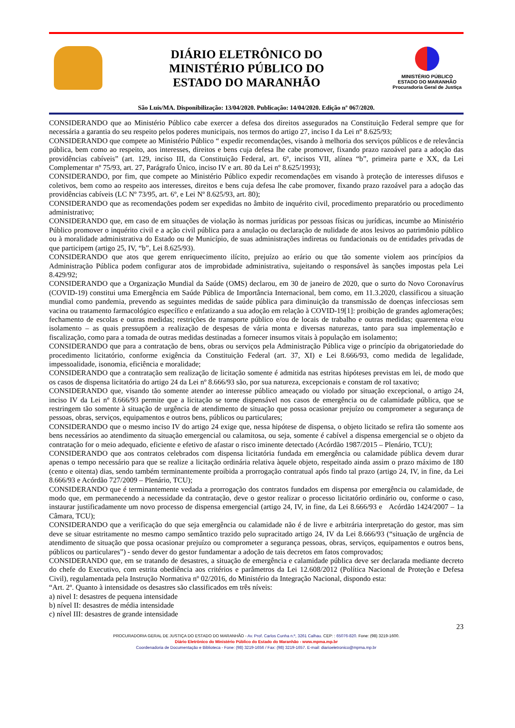DIÁRIO ELETRÔNICO DO
MINISTÉRIO PÚBLICO DO
ESTADO DO MARANHÃO
MINISTÉRIO PÚBLICO
ESTADO DO MARANHÃO
Procuradoria Geral de Justiça
São Luís/MA. Disponibilização: 13/04/2020. Publicação: 14/04/2020. Edição nº 067/2020.
CONSIDERANDO que ao Ministério Público cabe exercer a defesa dos direitos assegurados na Constituição Federal sempre que for necessária a garantia do seu respeito pelos poderes municipais, nos termos do artigo 27, inciso I da Lei nº 8.625/93;
CONSIDERANDO que compete ao Ministério Público “ expedir recomendações, visando à melhoria dos serviços públicos e de relevância pública, bem como ao respeito, aos interesses, direitos e bens cuja defesa lhe cabe promover, fixando prazo razoável para a adoção das providências cabíveis” (art. 129, inciso III, da Constituição Federal, art. 6º, incisos VII, alínea “b”, primeira parte e XX, da Lei Complementar nº 75/93, art. 27, Parágrafo Único, inciso IV e art. 80 da Lei nº 8.625/1993);
CONSIDERANDO, por fim, que compete ao Ministério Público expedir recomendações em visando à proteção de interesses difusos e coletivos, bem como ao respeito aos interesses, direitos e bens cuja defesa lhe cabe promover, fixando prazo razoável para a adoção das providências cabíveis (LC Nº 73/95, art. 6º, e Lei Nº 8.625/93, art. 80);
CONSIDERANDO que as recomendações podem ser expedidas no âmbito de inquérito civil, procedimento preparatório ou procedimento administrativo;
CONSIDERANDO que, em caso de em situações de violação às normas jurídicas por pessoas físicas ou jurídicas, incumbe ao Ministério Público promover o inquérito civil e a ação civil pública para a anulação ou declaração de nulidade de atos lesivos ao patrimônio público ou à moralidade administrativa do Estado ou de Município, de suas administrações indiretas ou fundacionais ou de entidades privadas de que participem (artigo 25, IV, “b”, Lei 8.625/93).
CONSIDERANDO que atos que gerem enriquecimento ilícito, prejuízo ao erário ou que tão somente violem aos princípios da Administração Pública podem configurar atos de improbidade administrativa, sujeitando o responsável às sanções impostas pela Lei 8.429/92;
CONSIDERANDO que a Organização Mundial da Saúde (OMS) declarou, em 30 de janeiro de 2020, que o surto do Novo Coronavírus (COVID-19) constitui uma Emergência em Saúde Pública de Importância Internacional, bem como, em 11.3.2020, classificou a situação mundial como pandemia, prevendo as seguintes medidas de saúde pública para diminuição da transmissão de doenças infecciosas sem vacina ou tratamento farmacológico específico e enfatizando a sua adoção em relação à COVID-19[1]: proibição de grandes aglomerações; fechamento de escolas e outras medidas; restrições de transporte público e/ou de locais de trabalho e outras medidas; quarentena e/ou isolamento – as quais pressupõem a realização de despesas de vária monta e diversas naturezas, tanto para sua implementação e fiscalização, como para a tomada de outras medidas destinadas a fornecer insumos vitais à população em isolamento;
CONSIDERANDO que para a contratação de bens, obras ou serviços pela Administração Pública vige o princípio da obrigatoriedade do procedimento licitatório, conforme exigência da Constituição Federal (art. 37, XI) e Lei 8.666/93, como medida de legalidade, impessoalidade, isonomia, eficiência e moralidade;
CONSIDERANDO que a contratação sem realização de licitação somente é admitida nas estritas hipóteses previstas em lei, de modo que os casos de dispensa licitatória do artigo 24 da Lei nº 8.666/93 são, por sua natureza, excepcionais e constam de rol taxativo;
CONSIDERANDO que, visando tão somente atender ao interesse público ameaçado ou violado por situação excepcional, o artigo 24, inciso IV da Lei nº 8.666/93 permite que a licitação se torne dispensável nos casos de emergência ou de calamidade pública, que se restringem tão somente à situação de urgência de atendimento de situação que possa ocasionar prejuízo ou comprometer a segurança de pessoas, obras, serviços, equipamentos e outros bens, públicos ou particulares;
CONSIDERANDO que o mesmo inciso IV do artigo 24 exige que, nessa hipótese de dispensa, o objeto licitado se refira tão somente aos bens necessários ao atendimento da situação emergencial ou calamitosa, ou seja, somente é cabível a dispensa emergencial se o objeto da contratação for o meio adequado, eficiente e efetivo de afastar o risco iminente detectado (Acórdão 1987/2015 – Plenário, TCU);
CONSIDERANDO que aos contratos celebrados com dispensa licitatória fundada em emergência ou calamidade pública devem durar apenas o tempo necessário para que se realize a licitação ordinária relativa àquele objeto, respeitado ainda assim o prazo máximo de 180 (cento e oitenta) dias, sendo também terminantemente proibida a prorrogação contratual após findo tal prazo (artigo 24, IV, in fine, da Lei 8.666/93 e Acórdão 727/2009 – Plenário, TCU);
CONSIDERANDO que é terminantemente vedada a prorrogação dos contratos fundados em dispensa por emergência ou calamidade, de modo que, em permanecendo a necessidade da contratação, deve o gestor realizar o processo licitatório ordinário ou, conforme o caso, instaurar justificadamente um novo processo de dispensa emergencial (artigo 24, IV, in fine, da Lei 8.666/93 e Acórdão 1424/2007 – 1a Câmara, TCU);
CONSIDERANDO que a verificação do que seja emergência ou calamidade não é de livre e arbitrária interpretação do gestor, mas sim deve se situar estritamente no mesmo campo semântico trazido pelo supracitado artigo 24, IV da Lei 8.666/93 (“situação de urgência de atendimento de situação que possa ocasionar prejuízo ou comprometer a segurança pessoas, obras, serviços, equipamentos e outros bens, públicos ou particulares”) - sendo dever do gestor fundamentar a adoção de tais decretos em fatos comprovados;
CONSIDERANDO que, em se tratando de desastres, a situação de emergência e calamidade pública deve ser declarada mediante decreto do chefe do Executivo, com estrita obediência aos critérios e parâmetros da Lei 12.608/2012 (Política Nacional de Proteção e Defesa Civil), regulamentada pela Instrução Normativa nº 02/2016, do Ministério da Integração Nacional, dispondo esta:
“Art. 2º. Quanto à intensidade os desastres são classificados em três níveis:
a) nivel I: desastres de pequena intensidade
b) nível II: desastres de média intensidade
c) nível III: desastres de grande intensidade
23
PROCURADORIA GERAL DE JUSTIÇA DO ESTADO DO MARANHÃO - Av. Prof. Carlos Cunha n.º, 3261 Calhau. CEP: : 65076-820. Fone: (98) 3219-1600.
Diário Eletrônico do Ministério Público do Estado do Maranhão - www.mpma.mp.br
Coordenadoria de Documentação e Biblioteca - Fone: (98) 3219-1656 / Fax: (98) 3219-1657. E-mail: diarioeletronico@mpma.mp.br